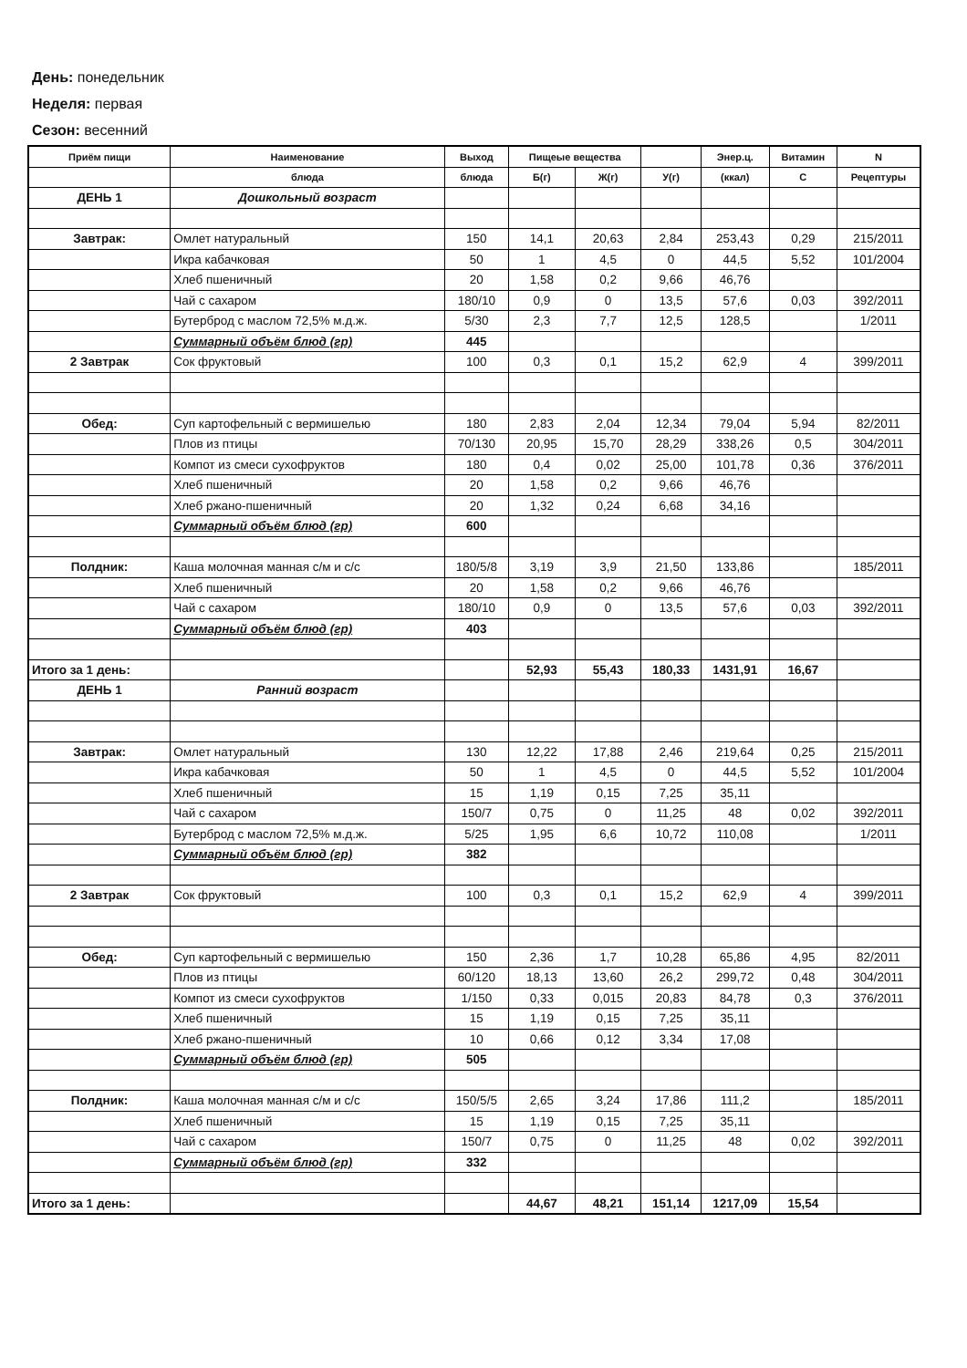День: понедельник
Неделя: первая
Сезон: весенний
| Приём пищи | Наименование | Выход | Пищеые вещества | | | Энер.ц. | Витамин | N |
| --- | --- | --- | --- | --- | --- | --- | --- | --- |
| | блюда | блюда | Б(г) | Ж(г) | У(г) | (ккал) | С | Рецептуры |
| ДЕНЬ 1 | Дошкольный возраст | | | | | | | |
| Завтрак: | Омлет натуральный | 150 | 14,1 | 20,63 | 2,84 | 253,43 | 0,29 | 215/2011 |
| | Икра кабачковая | 50 | 1 | 4,5 | 0 | 44,5 | 5,52 | 101/2004 |
| | Хлеб пшеничный | 20 | 1,58 | 0,2 | 9,66 | 46,76 | | |
| | Чай с сахаром | 180/10 | 0,9 | 0 | 13,5 | 57,6 | 0,03 | 392/2011 |
| | Бутерброд с маслом 72,5% м.д.ж. | 5/30 | 2,3 | 7,7 | 12,5 | 128,5 | | 1/2011 |
| | Суммарный объём блюд (гр) | 445 | | | | | | |
| 2 Завтрак | Сок фруктовый | 100 | 0,3 | 0,1 | 15,2 | 62,9 | 4 | 399/2011 |
| Обед: | Суп картофельный с вермишелью | 180 | 2,83 | 2,04 | 12,34 | 79,04 | 5,94 | 82/2011 |
| | Плов из птицы | 70/130 | 20,95 | 15,70 | 28,29 | 338,26 | 0,5 | 304/2011 |
| | Компот из смеси сухофруктов | 180 | 0,4 | 0,02 | 25,00 | 101,78 | 0,36 | 376/2011 |
| | Хлеб пшеничный | 20 | 1,58 | 0,2 | 9,66 | 46,76 | | |
| | Хлеб ржано-пшеничный | 20 | 1,32 | 0,24 | 6,68 | 34,16 | | |
| | Суммарный объём блюд (гр) | 600 | | | | | | |
| Полдник: | Каша молочная манная с/м и с/с | 180/5/8 | 3,19 | 3,9 | 21,50 | 133,86 | | 185/2011 |
| | Хлеб пшеничный | 20 | 1,58 | 0,2 | 9,66 | 46,76 | | |
| | Чай с сахаром | 180/10 | 0,9 | 0 | 13,5 | 57,6 | 0,03 | 392/2011 |
| | Суммарный объём блюд (гр) | 403 | | | | | | |
| Итого за 1 день: | | | 52,93 | 55,43 | 180,33 | 1431,91 | 16,67 | |
| ДЕНЬ 1 | Ранний возраст | | | | | | | |
| Завтрак: | Омлет натуральный | 130 | 12,22 | 17,88 | 2,46 | 219,64 | 0,25 | 215/2011 |
| | Икра кабачковая | 50 | 1 | 4,5 | 0 | 44,5 | 5,52 | 101/2004 |
| | Хлеб пшеничный | 15 | 1,19 | 0,15 | 7,25 | 35,11 | | |
| | Чай с сахаром | 150/7 | 0,75 | 0 | 11,25 | 48 | 0,02 | 392/2011 |
| | Бутерброд с маслом 72,5% м.д.ж. | 5/25 | 1,95 | 6,6 | 10,72 | 110,08 | | 1/2011 |
| | Суммарный объём блюд (гр) | 382 | | | | | | |
| 2 Завтрак | Сок фруктовый | 100 | 0,3 | 0,1 | 15,2 | 62,9 | 4 | 399/2011 |
| Обед: | Суп картофельный с вермишелью | 150 | 2,36 | 1,7 | 10,28 | 65,86 | 4,95 | 82/2011 |
| | Плов из птицы | 60/120 | 18,13 | 13,60 | 26,2 | 299,72 | 0,48 | 304/2011 |
| | Компот из смеси сухофруктов | 1/150 | 0,33 | 0,015 | 20,83 | 84,78 | 0,3 | 376/2011 |
| | Хлеб пшеничный | 15 | 1,19 | 0,15 | 7,25 | 35,11 | | |
| | Хлеб ржано-пшеничный | 10 | 0,66 | 0,12 | 3,34 | 17,08 | | |
| | Суммарный объём блюд (гр) | 505 | | | | | | |
| Полдник: | Каша молочная манная с/м и с/с | 150/5/5 | 2,65 | 3,24 | 17,86 | 111,2 | | 185/2011 |
| | Хлеб пшеничный | 15 | 1,19 | 0,15 | 7,25 | 35,11 | | |
| | Чай с сахаром | 150/7 | 0,75 | 0 | 11,25 | 48 | 0,02 | 392/2011 |
| | Суммарный объём блюд (гр) | 332 | | | | | | |
| Итого за 1 день: | | | 44,67 | 48,21 | 151,14 | 1217,09 | 15,54 | |